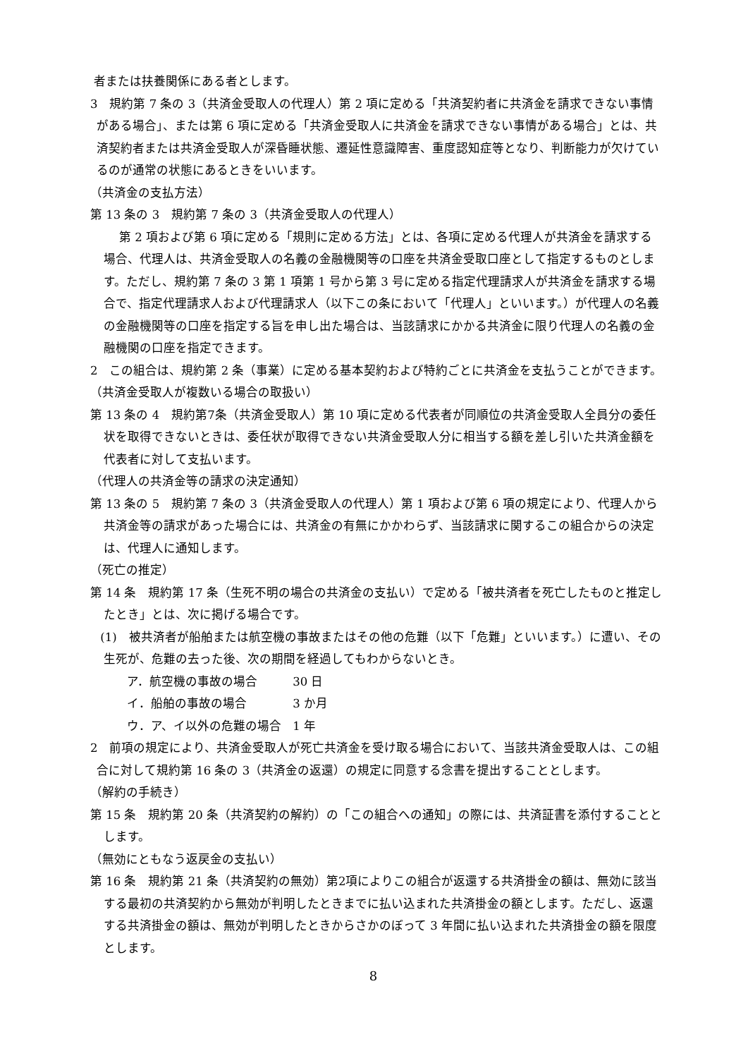者または扶養関係にある者とします。
3　規約第 7 条の 3（共済金受取人の代理人）第 2 項に定める「共済契約者に共済金を請求できない事情がある場合」、または第 6 項に定める「共済金受取人に共済金を請求できない事情がある場合」とは、共済契約者または共済金受取人が深昏睡状態、遷延性意識障害、重度認知症等となり、判断能力が欠けているのが通常の状態にあるときをいいます。
（共済金の支払方法）
第 13 条の 3　規約第 7 条の 3（共済金受取人の代理人）
第 2 項および第 6 項に定める「規則に定める方法」とは、各項に定める代理人が共済金を請求する場合、代理人は、共済金受取人の名義の金融機関等の口座を共済金受取口座として指定するものとします。ただし、規約第 7 条の 3 第 1 項第 1 号から第 3 号に定める指定代理請求人が共済金を請求する場合で、指定代理請求人および代理請求人（以下この条において「代理人」といいます。）が代理人の名義の金融機関等の口座を指定する旨を申し出た場合は、当該請求にかかる共済金に限り代理人の名義の金融機関の口座を指定できます。
2　この組合は、規約第 2 条（事業）に定める基本契約および特約ごとに共済金を支払うことができます。
（共済金受取人が複数いる場合の取扱い）
第 13 条の 4　規約第7条（共済金受取人）第 10 項に定める代表者が同順位の共済金受取人全員分の委任状を取得できないときは、委任状が取得できない共済金受取人分に相当する額を差し引いた共済金額を代表者に対して支払います。
（代理人の共済金等の請求の決定通知）
第 13 条の 5　規約第 7 条の 3（共済金受取人の代理人）第 1 項および第 6 項の規定により、代理人から共済金等の請求があった場合には、共済金の有無にかかわらず、当該請求に関するこの組合からの決定は、代理人に通知します。
（死亡の推定）
第 14 条　規約第 17 条（生死不明の場合の共済金の支払い）で定める「被共済者を死亡したものと推定したとき」とは、次に掲げる場合です。
(1)　被共済者が船舶または航空機の事故またはその他の危難（以下「危難」といいます。）に遭い、その生死が、危難の去った後、次の期間を経過してもわからないとき。
ア．航空機の事故の場合 30 日
イ．船舶の事故の場合 3 か月
ウ．ア、イ以外の危難の場合 1 年
2　前項の規定により、共済金受取人が死亡共済金を受け取る場合において、当該共済金受取人は、この組合に対して規約第 16 条の 3（共済金の返還）の規定に同意する念書を提出することとします。
（解約の手続き）
第 15 条　規約第 20 条（共済契約の解約）の「この組合への通知」の際には、共済証書を添付することとします。
（無効にともなう返戻金の支払い）
第 16 条　規約第 21 条（共済契約の無効）第2項によりこの組合が返還する共済掛金の額は、無効に該当する最初の共済契約から無効が判明したときまでに払い込まれた共済掛金の額とします。ただし、返還する共済掛金の額は、無効が判明したときからさかのぼって 3 年間に払い込まれた共済掛金の額を限度とします。
8